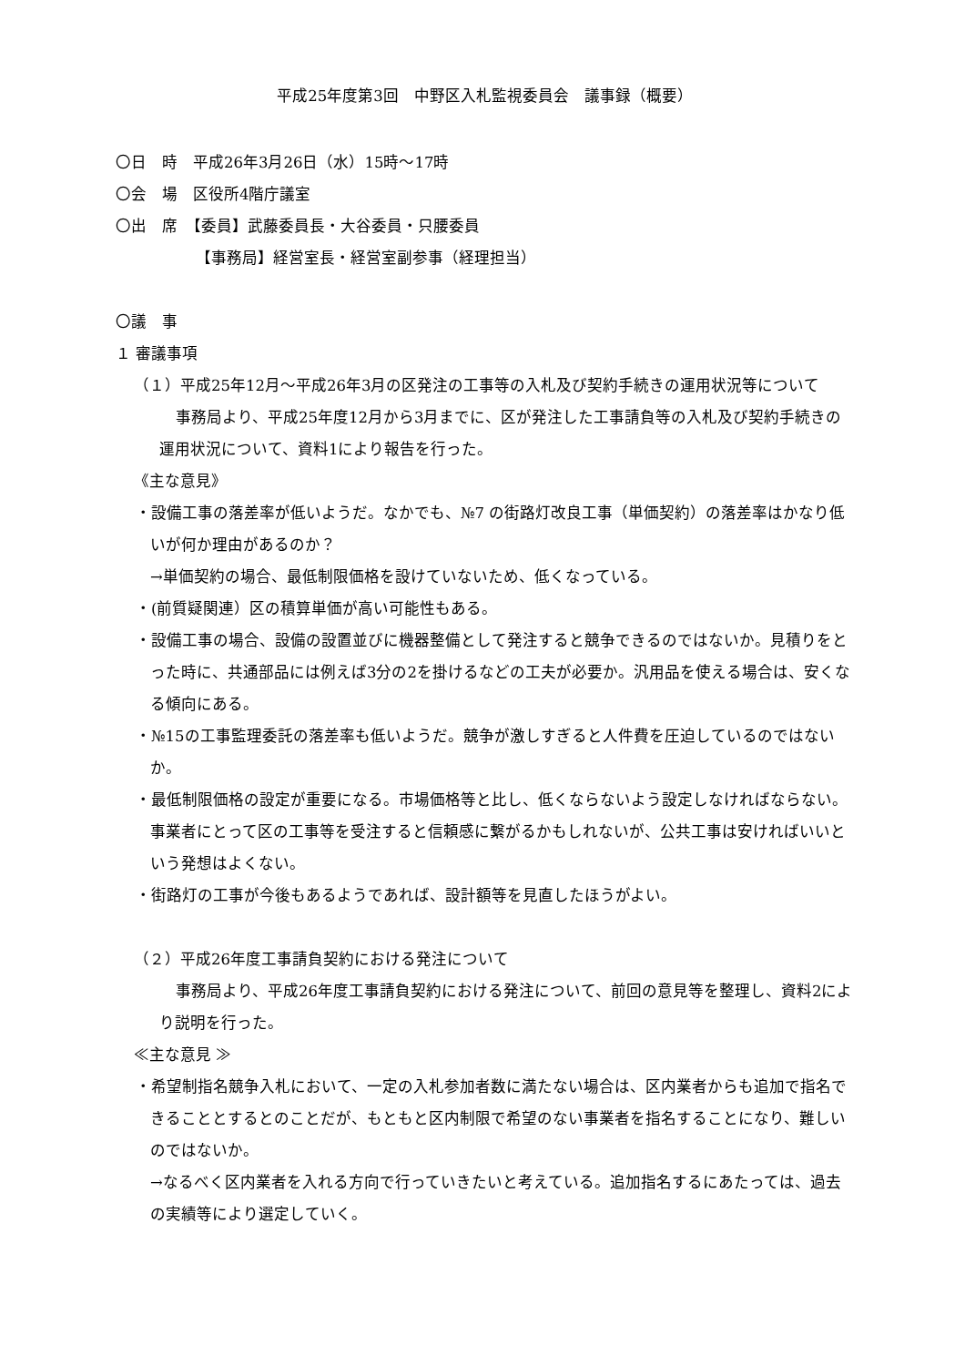平成25年度第3回　中野区入札監視委員会　議事録（概要）
〇日　時　平成26年3月26日（水）15時～17時
〇会　場　区役所4階庁議室
〇出　席　【委員】武藤委員長・大谷委員・只腰委員
【事務局】経営室長・経営室副参事（経理担当）
〇議　事
１ 審議事項
（１）平成25年12月～平成26年3月の区発注の工事等の入札及び契約手続きの運用状況等について
事務局より、平成25年度12月から3月までに、区が発注した工事請負等の入札及び契約手続きの運用状況について、資料1により報告を行った。
《主な意見》
・設備工事の落差率が低いようだ。なかでも、№7 の街路灯改良工事（単価契約）の落差率はかなり低いが何か理由があるのか？
→単価契約の場合、最低制限価格を設けていないため、低くなっている。
・(前質疑関連）区の積算単価が高い可能性もある。
・設備工事の場合、設備の設置並びに機器整備として発注すると競争できるのではないか。見積りをとった時に、共通部品には例えば3分の2を掛けるなどの工夫が必要か。汎用品を使える場合は、安くなる傾向にある。
・№15の工事監理委託の落差率も低いようだ。競争が激しすぎると人件費を圧迫しているのではないか。
・最低制限価格の設定が重要になる。市場価格等と比し、低くならないよう設定しなければならない。事業者にとって区の工事等を受注すると信頼感に繋がるかもしれないが、公共工事は安ければいいという発想はよくない。
・街路灯の工事が今後もあるようであれば、設計額等を見直したほうがよい。
（２）平成26年度工事請負契約における発注について
事務局より、平成26年度工事請負契約における発注について、前回の意見等を整理し、資料2により説明を行った。
≪主な意見 ≫
・希望制指名競争入札において、一定の入札参加者数に満たない場合は、区内業者からも追加で指名できることとするとのことだが、もともと区内制限で希望のない事業者を指名することになり、難しいのではないか。
→なるべく区内業者を入れる方向で行っていきたいと考えている。追加指名するにあたっては、過去の実績等により選定していく。